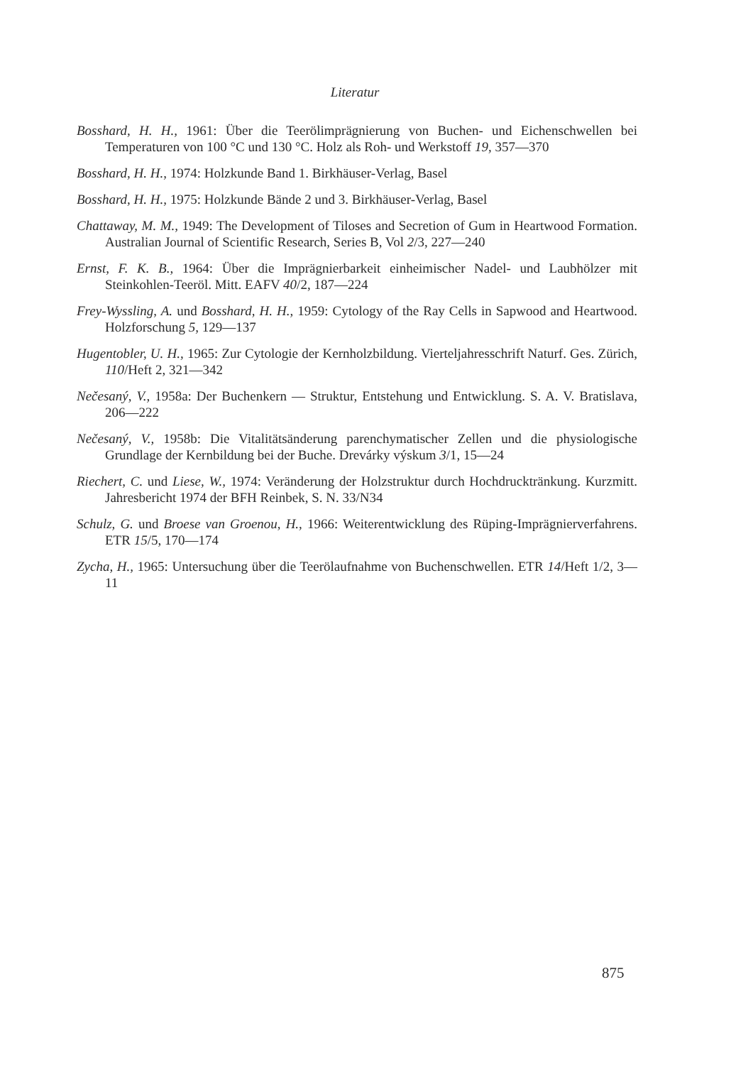Literatur
Bosshard, H. H., 1961: Über die Teerölimprägnierung von Buchen- und Eichenschwellen bei Temperaturen von 100 °C und 130 °C. Holz als Roh- und Werkstoff 19, 357—370
Bosshard, H. H., 1974: Holzkunde Band 1. Birkhäuser-Verlag, Basel
Bosshard, H. H., 1975: Holzkunde Bände 2 und 3. Birkhäuser-Verlag, Basel
Chattaway, M. M., 1949: The Development of Tiloses and Secretion of Gum in Heartwood Formation. Australian Journal of Scientific Research, Series B, Vol 2/3, 227—240
Ernst, F. K. B., 1964: Über die Imprägnierbarkeit einheimischer Nadel- und Laubhölzer mit Steinkohlen-Teeröl. Mitt. EAFV 40/2, 187—224
Frey-Wyssling, A. und Bosshard, H. H., 1959: Cytology of the Ray Cells in Sapwood and Heartwood. Holzforschung 5, 129—137
Hugentobler, U. H., 1965: Zur Cytologie der Kernholzbildung. Vierteljahresschrift Naturf. Ges. Zürich, 110/Heft 2, 321—342
Nečesaný, V., 1958a: Der Buchenkern — Struktur, Entstehung und Entwicklung. S. A. V. Bratislava, 206—222
Nečesaný, V., 1958b: Die Vitalitätsänderung parenchymatischer Zellen und die physiologische Grundlage der Kernbildung bei der Buche. Drevárky výskum 3/1, 15—24
Riechert, C. und Liese, W., 1974: Veränderung der Holzstruktur durch Hochdrucktränkung. Kurzmitt. Jahresbericht 1974 der BFH Reinbek, S. N. 33/N34
Schulz, G. und Broese van Groenou, H., 1966: Weiterentwicklung des Rüping-Imprägnierverfahrens. ETR 15/5, 170—174
Zycha, H., 1965: Untersuchung über die Teerölaufnahme von Buchenschwellen. ETR 14/Heft 1/2, 3—11
875